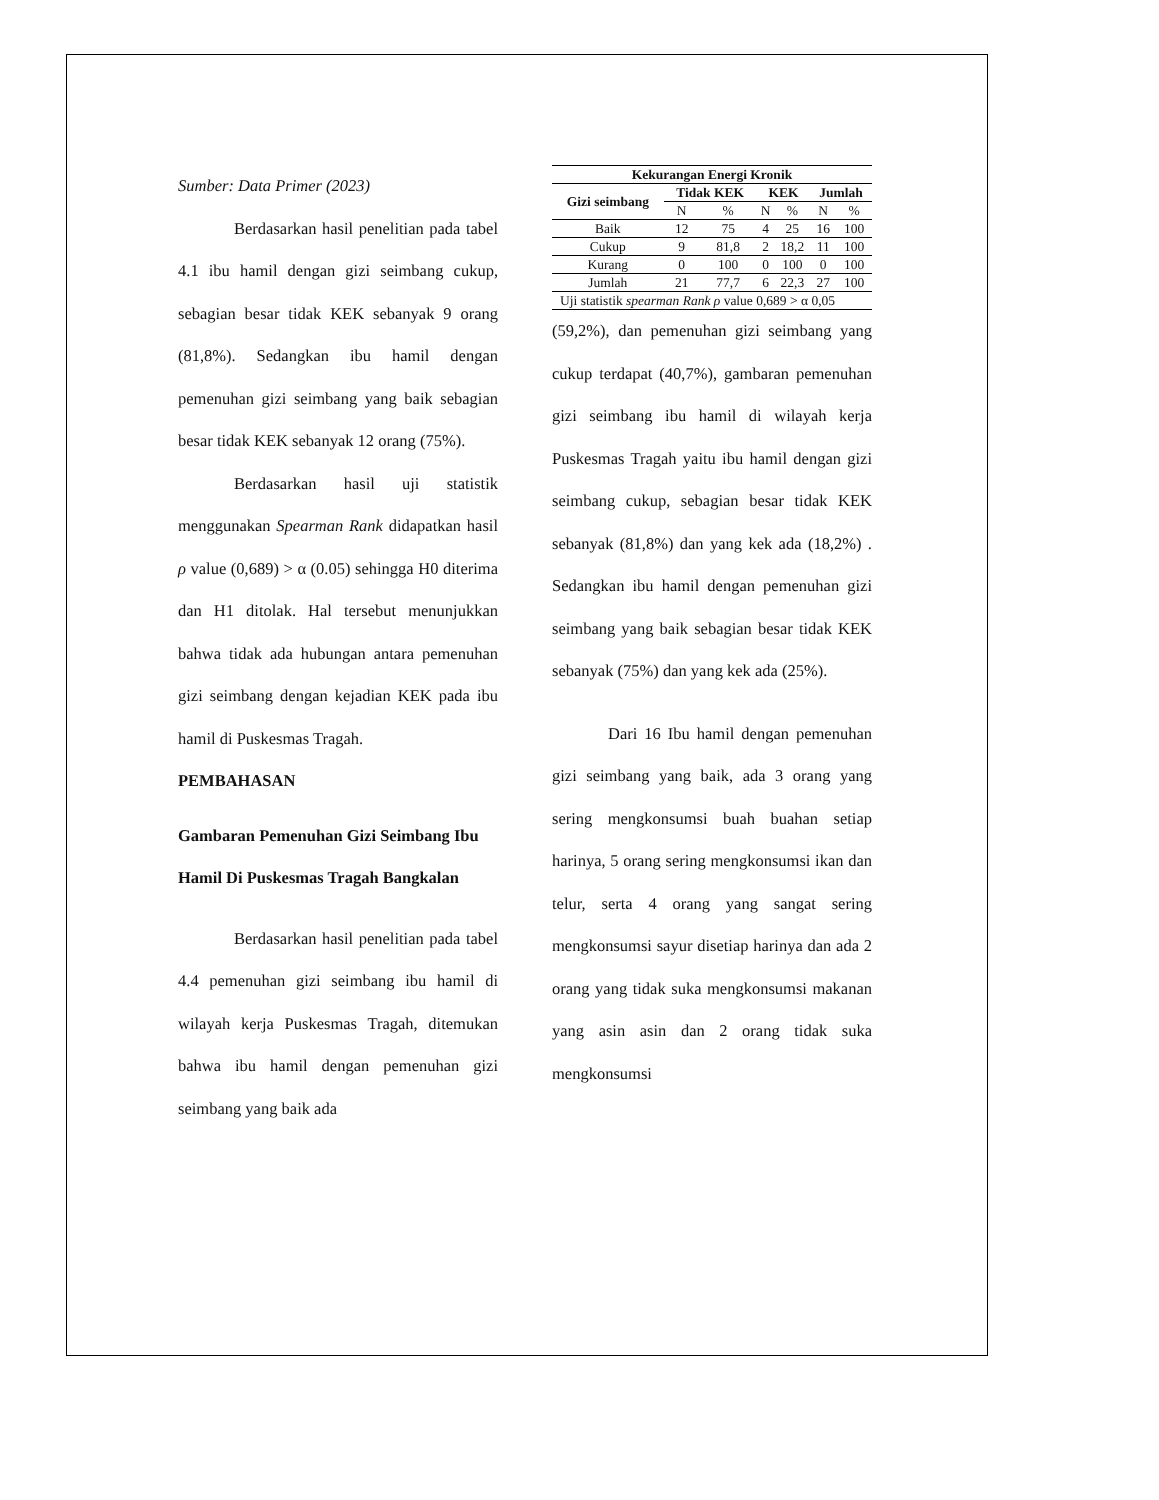Sumber: Data Primer (2023)
Berdasarkan hasil penelitian pada tabel 4.1 ibu hamil dengan gizi seimbang cukup, sebagian besar tidak KEK sebanyak 9 orang (81,8%). Sedangkan ibu hamil dengan pemenuhan gizi seimbang yang baik sebagian besar tidak KEK sebanyak 12 orang (75%).
Berdasarkan hasil uji statistik menggunakan Spearman Rank didapatkan hasil ρ value (0,689) > α (0.05) sehingga H0 diterima dan H1 ditolak. Hal tersebut menunjukkan bahwa tidak ada hubungan antara pemenuhan gizi seimbang dengan kejadian KEK pada ibu hamil di Puskesmas Tragah.
PEMBAHASAN
Gambaran Pemenuhan Gizi Seimbang Ibu Hamil Di Puskesmas Tragah Bangkalan
Berdasarkan hasil penelitian pada tabel 4.4 pemenuhan gizi seimbang ibu hamil di wilayah kerja Puskesmas Tragah, ditemukan bahwa ibu hamil dengan pemenuhan gizi seimbang yang baik ada
| Kekurangan Energi Kronik | | | | | | |
| --- | --- | --- | --- | --- | --- | --- |
| Gizi seimbang | Tidak KEK | | KEK | | Jumlah | |
| | N | % | N | % | N | % |
| Baik | 12 | 75 | 4 | 25 | 16 | 100 |
| Cukup | 9 | 81,8 | 2 | 18,2 | 11 | 100 |
| Kurang | 0 | 100 | 0 | 100 | 0 | 100 |
| Jumlah | 21 | 77,7 | 6 | 22,3 | 27 | 100 |
| Uji statistik spearman Rank ρ value 0,689 > α 0,05 | | | | | | |
(59,2%), dan pemenuhan gizi seimbang yang cukup terdapat (40,7%), gambaran pemenuhan gizi seimbang ibu hamil di wilayah kerja Puskesmas Tragah yaitu ibu hamil dengan gizi seimbang cukup, sebagian besar tidak KEK sebanyak (81,8%) dan yang kek ada (18,2%) . Sedangkan ibu hamil dengan pemenuhan gizi seimbang yang baik sebagian besar tidak KEK sebanyak (75%) dan yang kek ada (25%).
Dari 16 Ibu hamil dengan pemenuhan gizi seimbang yang baik, ada 3 orang yang sering mengkonsumsi buah buahan setiap harinya, 5 orang sering mengkonsumsi ikan dan telur, serta 4 orang yang sangat sering mengkonsumsi sayur disetiap harinya dan ada 2 orang yang tidak suka mengkonsumsi makanan yang asin asin dan 2 orang tidak suka mengkonsumsi